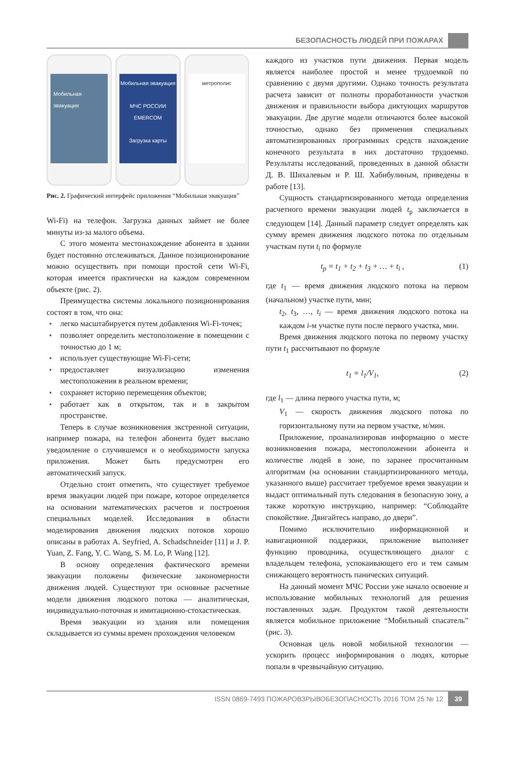БЕЗОПАСНОСТЬ ЛЮДЕЙ ПРИ ПОЖАРАХ
Мобильная эвакуация Мобильная эвакуация
МЧС РОССИИ EMERCOM
Загрузка карты
метрополис
Рис. 2. Графический интерфейс приложения “Мобильная эвакуация”
Wi-Fi) на телефон. Загрузка данных займет не более минуты из-за малого объема.
С этого момента местонахождение абонента в здании будет постоянно отслеживаться. Данное позиционирование можно осуществить при помощи простой сети Wi-Fi, которая имеется практически на каждом современном объекте (рис. 2).
Преимущества системы локального позиционирования состоят в том, что она:
легко масштабируется путем добавления Wi-Fi-точек;
позволяет определить местоположение в помещении с точностью до 1 м;
использует существующие Wi-Fi-сети;
предоставляет визуализацию изменения местоположения в реальном времени;
сохраняет историю перемещения объектов;
работает как в открытом, так и в закрытом пространстве.
Теперь в случае возникновения экстренной ситуации, например пожара, на телефон абонента будет выслано уведомление о случившемся и о необходимости запуска приложения. Может быть предусмотрен его автоматический запуск.
Отдельно стоит отметить, что существует требуемое время эвакуации людей при пожаре, которое определяется на основании математических расчетов и построения специальных моделей. Исследования в области моделирования движения людских потоков хорошо описаны в работах A. Seyfried, A. Schadschneider [11] и J. P. Yuan, Z. Fang, Y. C. Wang, S. M. Lo, P. Wang [12].
В основу определения фактического времени эвакуации положены физические закономерности движения людей. Существуют три основные расчетные модели движения людского потока — аналитическая, индивидуально-поточная и имитационно-стохастическая.
Время эвакуации из здания или помещения складывается из суммы времен прохождения человеком
каждого из участков пути движения. Первая модель является наиболее простой и менее трудоемкой по сравнению с двумя другими. Однако точность результата расчета зависит от полноты проработанности участков движения и правильности выбора диктующих маршрутов эвакуации. Две другие модели отличаются более высокой точностью, однако без применения специальных автоматизированных программных средств нахождение конечного результата в них достаточно трудоемко. Результаты исследований, проведенных в данной области Д. В. Шихалевым и Р. Ш. Хабибулиным, приведены в работе [13].
Сущность стандартизированного метода определения расчетного времени эвакуации людей t<sub>р</sub> заключается в следующем [14]. Данный параметр следует определять как сумму времен движения людского потока по отдельным участкам пути t<sub>i</sub> по формуле
t<sub>р</sub> = t<sub>1</sub> + t<sub>2</sub> + t<sub>3</sub> + … + t<sub>i</sub> , (1)
где t<sub>1</sub> — время движения людского потока на первом (начальном) участке пути, мин;
t<sub>2</sub>, t<sub>3</sub>, …, t<sub>i</sub> — время движения людского потока на каждом i-м участке пути после первого участка, мин.
Время движения людского потока по первому участку пути t<sub>1</sub> рассчитывают по формуле
t<sub>1</sub> = l<sub>1</sub>/V<sub>1</sub>, (2)
где l<sub>1</sub> — длина первого участка пути, м;
V<sub>1</sub> — скорость движения людского потока по горизонтальному пути на первом участке, м/мин.
Приложение, проанализировав информацию о месте возникновения пожара, местоположении абонента и количестве людей в зоне, по заранее просчитанным алгоритмам (на основании стандартизированного метода, указанного выше) рассчитает требуемое время эвакуации и выдаст оптимальный путь следования в безопасную зону, а также короткую инструкцию, например: “Соблюдайте спокойствие. Двигайтесь направо, до двери”.
Помимо исключительно информационной и навигационной поддержки, приложение выполняет функцию проводника, осуществляющего диалог с владельцем телефона, успокаивающего его и тем самым снижающего вероятность панических ситуаций.
На данный момент МЧС России уже начало освоение и использование мобильных технологий для решения поставленных задач. Продуктом такой деятельности является мобильное приложение “Мобильный спасатель” (рис. 3).
Основная цель новой мобильной технологии — ускорить процесс информирования о людях, которые попали в чрезвычайную ситуацию.
ISSN 0869-7493 ПОЖАРОВЗРЫВОБЕЗОПАСНОСТЬ 2016 ТОМ 25 № 12 39